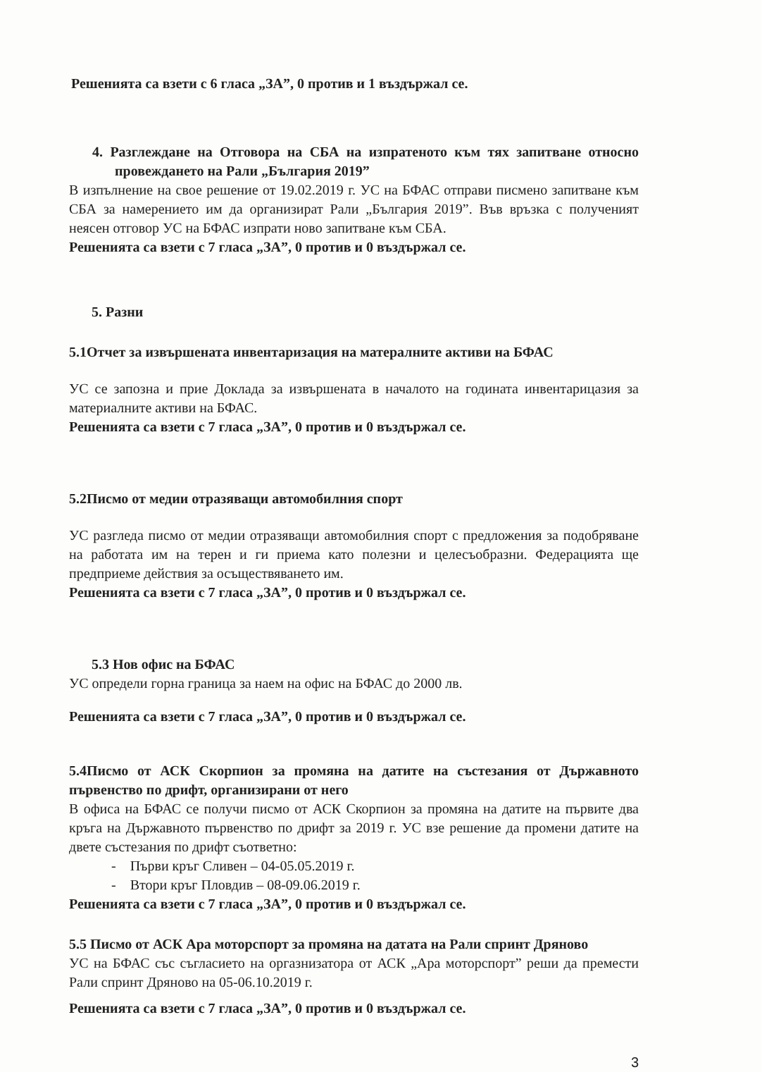Решенията са взети с 6 гласа „ЗА”, 0 против и 1 въздържал се.
4. Разглеждане на Отговора на СБА на изпратеното към тях запитване относно провеждането на Рали „България 2019”
В изпълнение на свое решение от 19.02.2019 г. УС на БФАС отправи писмено запитване към СБА за намерението им да организират Рали „България 2019”. Във връзка с полученият неясен отговор УС на БФАС изпрати ново запитване към СБА.
Решенията са взети с 7 гласа „ЗА”, 0 против и 0 въздържал се.
5. Разни
5.1Отчет за извършената инвентаризация на матералните активи на БФАС
УС се запозна и прие Доклада за извършената в началото на годината инвентарицазия за материалните активи на БФАС.
Решенията са взети с 7 гласа „ЗА”, 0 против и 0 въздържал се.
5.2Писмо от медии отразяващи автомобилния спорт
УС разгледа писмо от медии отразяващи автомобилния спорт с предложения за подобряване на работата им на терен и ги приема като полезни и целесъобразни. Федерацията ще предприеме действия за осъществяването им.
Решенията са взети с 7 гласа „ЗА”, 0 против и 0 въздържал се.
5.3 Нов офис на БФАС
УС определи горна граница за наем на офис на БФАС до 2000 лв.
Решенията са взети с 7 гласа „ЗА”, 0 против и 0 въздържал се.
5.4Писмо от АСК Скорпион за промяна на датите на състезания от Държавното първенство по дрифт, организирани от него
В офиса на БФАС се получи писмо от АСК Скорпион за промяна на датите на първите два кръга на Държавното първенство по дрифт за 2019 г. УС взе решение да промени датите на двете състезания по дрифт съответно:
- Първи кръг Сливен – 04-05.05.2019 г.
- Втори кръг Пловдив – 08-09.06.2019 г.
Решенията са взети с 7 гласа „ЗА”, 0 против и 0 въздържал се.
5.5 Писмо от АСК Ара моторспорт за промяна на датата на Рали спринт Дряново
УС на БФАС със съгласието на оргазнизатора от АСК „Ара моторспорт” реши да премести Рали спринт Дряново на 05-06.10.2019 г.
Решенията са взети с 7 гласа „ЗА”, 0 против и 0 въздържал се.
3